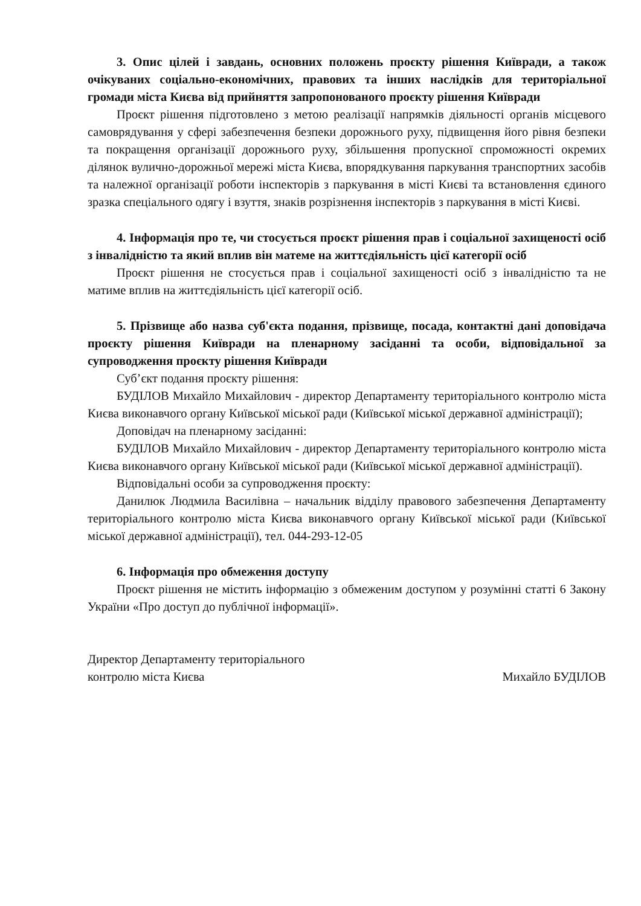3. Опис цілей і завдань, основних положень проєкту рішення Київради, а також очікуваних соціально-економічних, правових та інших наслідків для територіальної громади міста Києва від прийняття запропонованого проєкту рішення Київради
Проєкт рішення підготовлено з метою реалізації напрямків діяльності органів місцевого самоврядування у сфері забезпечення безпеки дорожнього руху, підвищення його рівня безпеки та покращення організації дорожнього руху, збільшення пропускної спроможності окремих ділянок вулично-дорожньої мережі міста Києва, впорядкування паркування транспортних засобів та належної організації роботи інспекторів з паркування в місті Києві та встановлення єдиного зразка спеціального одягу і взуття, знаків розрізнення інспекторів з паркування в місті Києві.
4. Інформація про те, чи стосується проєкт рішення прав і соціальної захищеності осіб з інвалідністю та який вплив він матеме на життєдіяльність цієї категорії осіб
Проєкт рішення не стосується прав і соціальної захищеності осіб з інвалідністю та не матиме вплив на життєдіяльність цієї категорії осіб.
5. Прізвище або назва суб'єкта подання, прізвище, посада, контактні дані доповідача проєкту рішення Київради на пленарному засіданні та особи, відповідальної за супроводження проєкту рішення Київради
Суб’єкт подання проєкту рішення:
БУДІЛОВ Михайло Михайлович - директор Департаменту територіального контролю міста Києва виконавчого органу Київської міської ради (Київської міської державної адміністрації);
Доповідач на пленарному засіданні:
БУДІЛОВ Михайло Михайлович - директор Департаменту територіального контролю міста Києва виконавчого органу Київської міської ради (Київської міської державної адміністрації).
Відповідальні особи за супроводження проєкту:
Данилюк Людмила Василівна – начальник відділу правового забезпечення Департаменту територіального контролю міста Києва виконавчого органу Київської міської ради (Київської міської державної адміністрації), тел. 044-293-12-05
6. Інформація про обмеження доступу
Проєкт рішення не містить інформацію з обмеженим доступом у розумінні статті 6 Закону України «Про доступ до публічної інформації».
Директор Департаменту територіального
контролю міста Києва
Михайло БУДІЛОВ